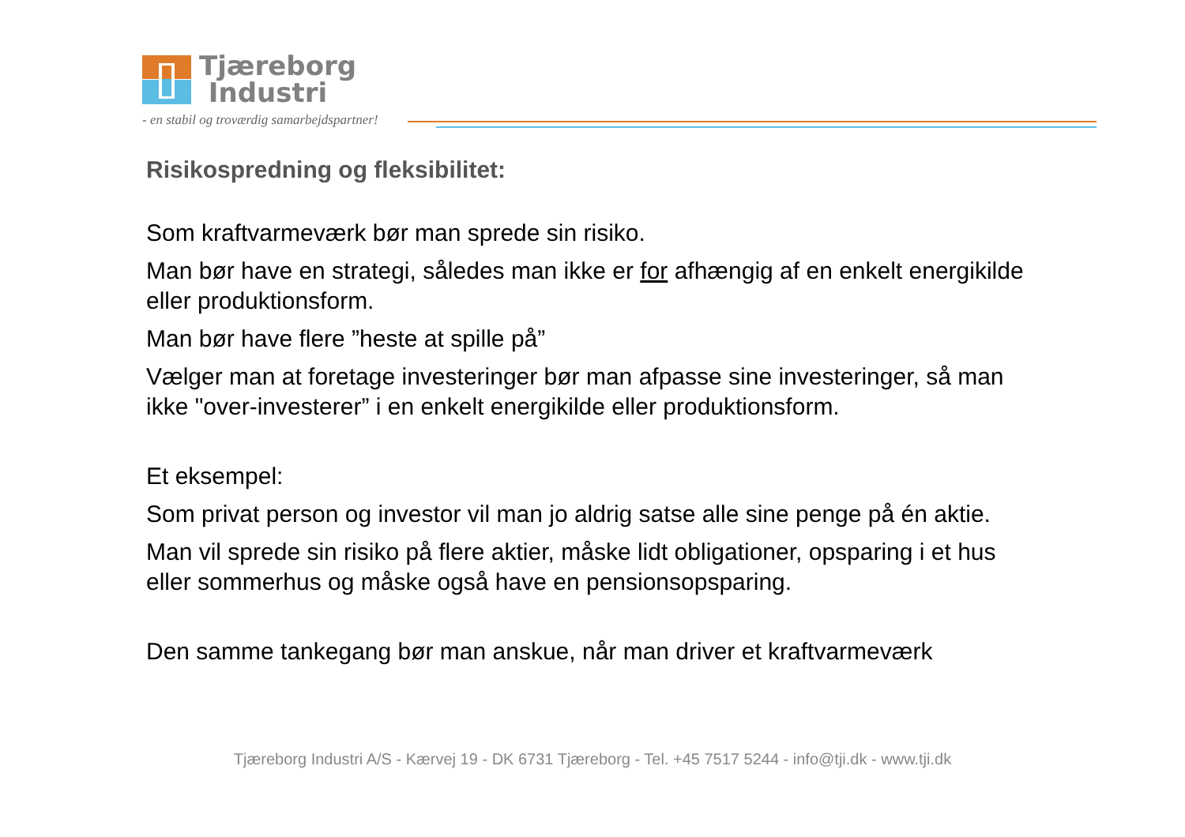Tjæreborg
Industri
- en stabil og troværdig samarbejdspartner!
Risikospredning og fleksibilitet:
Som kraftvarmeværk bør man sprede sin risiko.
Man bør have en strategi, således man ikke er for afhængig af en enkelt energikilde eller produktionsform.
Man bør have flere ”heste at spille på”
Vælger man at foretage investeringer bør man afpasse sine investeringer, så man ikke "over-investerer” i en enkelt energikilde eller produktionsform.
Et eksempel:
Som privat person og investor vil man jo aldrig satse alle sine penge på én aktie.
Man vil sprede sin risiko på flere aktier, måske lidt obligationer, opsparing i et hus eller sommerhus og måske også have en pensionsopsparing.
Den samme tankegang bør man anskue, når man driver et kraftvarmeværk
Tjæreborg Industri A/S - Kærvej 19 - DK 6731 Tjæreborg - Tel. +45 7517 5244 - info@tji.dk - www.tji.dk